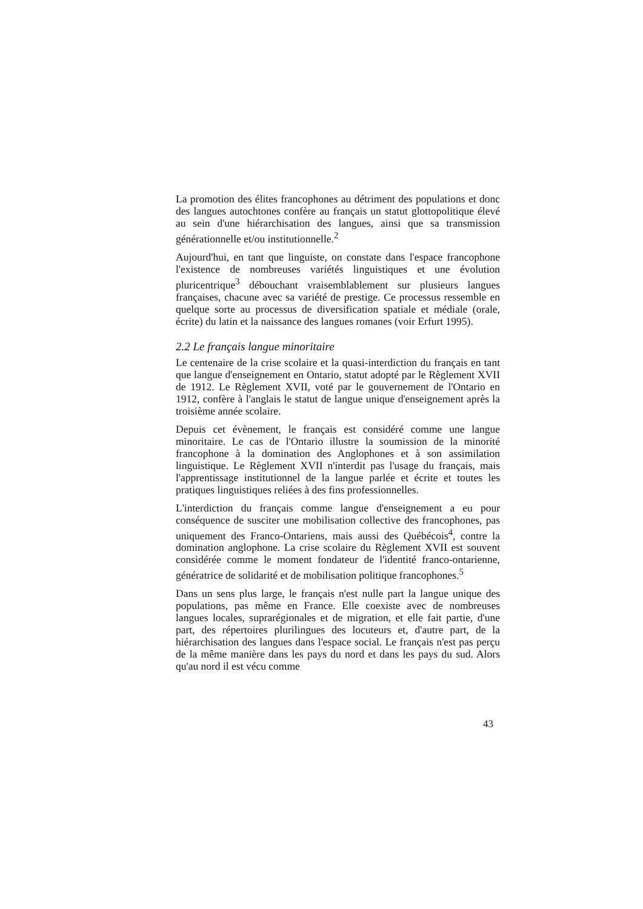La promotion des élites francophones au détriment des populations et donc des langues autochtones confère au français un statut glottopolitique élevé au sein d'une hiérarchisation des langues, ainsi que sa transmission générationnelle et/ou institutionnelle.<sup>2</sup>
Aujourd'hui, en tant que linguiste, on constate dans l'espace francophone l'existence de nombreuses variétés linguistiques et une évolution pluricentrique<sup>3</sup> débouchant vraisemblablement sur plusieurs langues françaises, chacune avec sa variété de prestige. Ce processus ressemble en quelque sorte au processus de diversification spatiale et médiale (orale, écrite) du latin et la naissance des langues romanes (voir Erfurt 1995).
2.2 Le français langue minoritaire
Le centenaire de la crise scolaire et la quasi-interdiction du français en tant que langue d'enseignement en Ontario, statut adopté par le Règlement XVII de 1912. Le Règlement XVII, voté par le gouvernement de l'Ontario en 1912, confère à l'anglais le statut de langue unique d'enseignement après la troisième année scolaire.
Depuis cet évènement, le français est considéré comme une langue minoritaire. Le cas de l'Ontario illustre la soumission de la minorité francophone à la domination des Anglophones et à son assimilation linguistique. Le Règlement XVII n'interdit pas l'usage du français, mais l'apprentissage institutionnel de la langue parlée et écrite et toutes les pratiques linguistiques reliées à des fins professionnelles.
L'interdiction du français comme langue d'enseignement a eu pour conséquence de susciter une mobilisation collective des francophones, pas uniquement des Franco-Ontariens, mais aussi des Québécois<sup>4</sup>, contre la domination anglophone. La crise scolaire du Règlement XVII est souvent considérée comme le moment fondateur de l'identité franco-ontarienne, génératrice de solidarité et de mobilisation politique francophones.<sup>5</sup>
Dans un sens plus large, le français n'est nulle part la langue unique des populations, pas même en France. Elle coexiste avec de nombreuses langues locales, suprarégionales et de migration, et elle fait partie, d'une part, des répertoires plurilingues des locuteurs et, d'autre part, de la hiérarchisation des langues dans l'espace social. Le français n'est pas perçu de la même manière dans les pays du nord et dans les pays du sud. Alors qu'au nord il est vécu comme
43